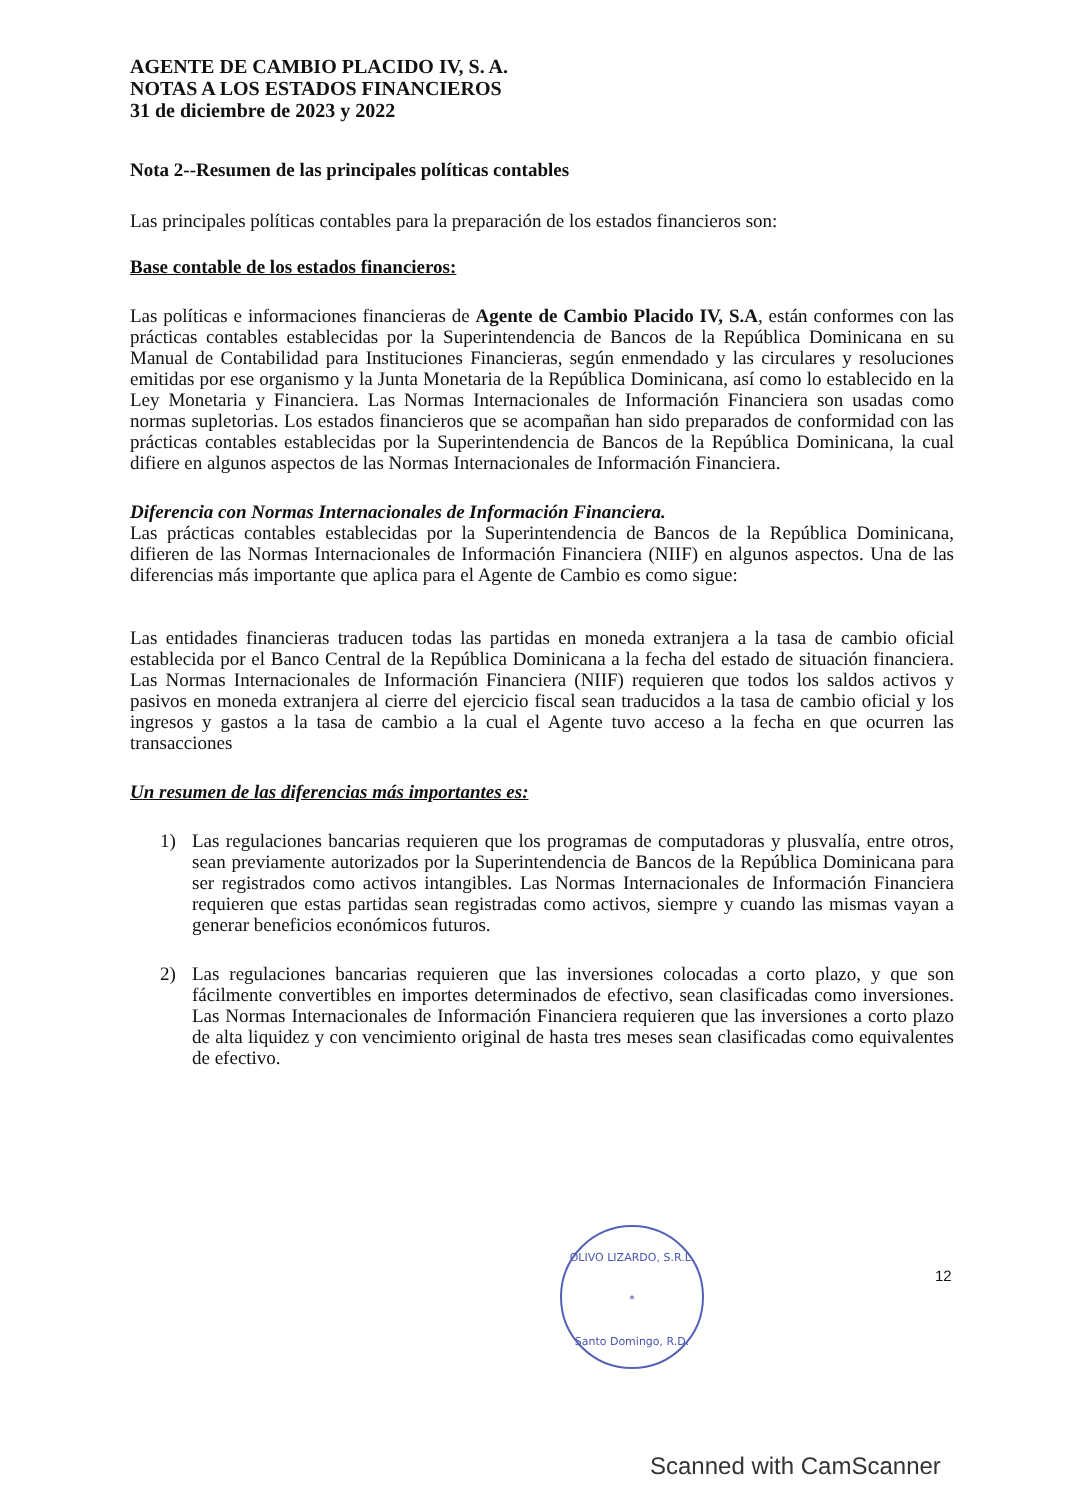AGENTE DE CAMBIO PLACIDO IV, S. A.
NOTAS A LOS ESTADOS FINANCIEROS
31 de diciembre de 2023 y 2022
Nota 2--Resumen de las principales políticas contables
Las principales políticas contables para la preparación de los estados financieros son:
Base contable de los estados financieros:
Las políticas e informaciones financieras de Agente de Cambio Placido IV, S.A, están conformes con las prácticas contables establecidas por la Superintendencia de Bancos de la República Dominicana en su Manual de Contabilidad para Instituciones Financieras, según enmendado y las circulares y resoluciones emitidas por ese organismo y la Junta Monetaria de la República Dominicana, así como lo establecido en la Ley Monetaria y Financiera. Las Normas Internacionales de Información Financiera son usadas como normas supletorias. Los estados financieros que se acompañan han sido preparados de conformidad con las prácticas contables establecidas por la Superintendencia de Bancos de la República Dominicana, la cual difiere en algunos aspectos de las Normas Internacionales de Información Financiera.
Diferencia con Normas Internacionales de Información Financiera.
Las prácticas contables establecidas por la Superintendencia de Bancos de la República Dominicana, difieren de las Normas Internacionales de Información Financiera (NIIF) en algunos aspectos. Una de las diferencias más importante que aplica para el Agente de Cambio es como sigue:
Las entidades financieras traducen todas las partidas en moneda extranjera a la tasa de cambio oficial establecida por el Banco Central de la República Dominicana a la fecha del estado de situación financiera. Las Normas Internacionales de Información Financiera (NIIF) requieren que todos los saldos activos y pasivos en moneda extranjera al cierre del ejercicio fiscal sean traducidos a la tasa de cambio oficial y los ingresos y gastos a la tasa de cambio a la cual el Agente tuvo acceso a la fecha en que ocurren las transacciones
Un resumen de las diferencias más importantes es:
1) Las regulaciones bancarias requieren que los programas de computadoras y plusvalía, entre otros, sean previamente autorizados por la Superintendencia de Bancos de la República Dominicana para ser registrados como activos intangibles. Las Normas Internacionales de Información Financiera requieren que estas partidas sean registradas como activos, siempre y cuando las mismas vayan a generar beneficios económicos futuros.
2) Las regulaciones bancarias requieren que las inversiones colocadas a corto plazo, y que son fácilmente convertibles en importes determinados de efectivo, sean clasificadas como inversiones. Las Normas Internacionales de Información Financiera requieren que las inversiones a corto plazo de alta liquidez y con vencimiento original de hasta tres meses sean clasificadas como equivalentes de efectivo.
OLIVO LIZARDO, S.R.L.
*
Santo Domingo, R.D.
12
Scanned with CamScanner